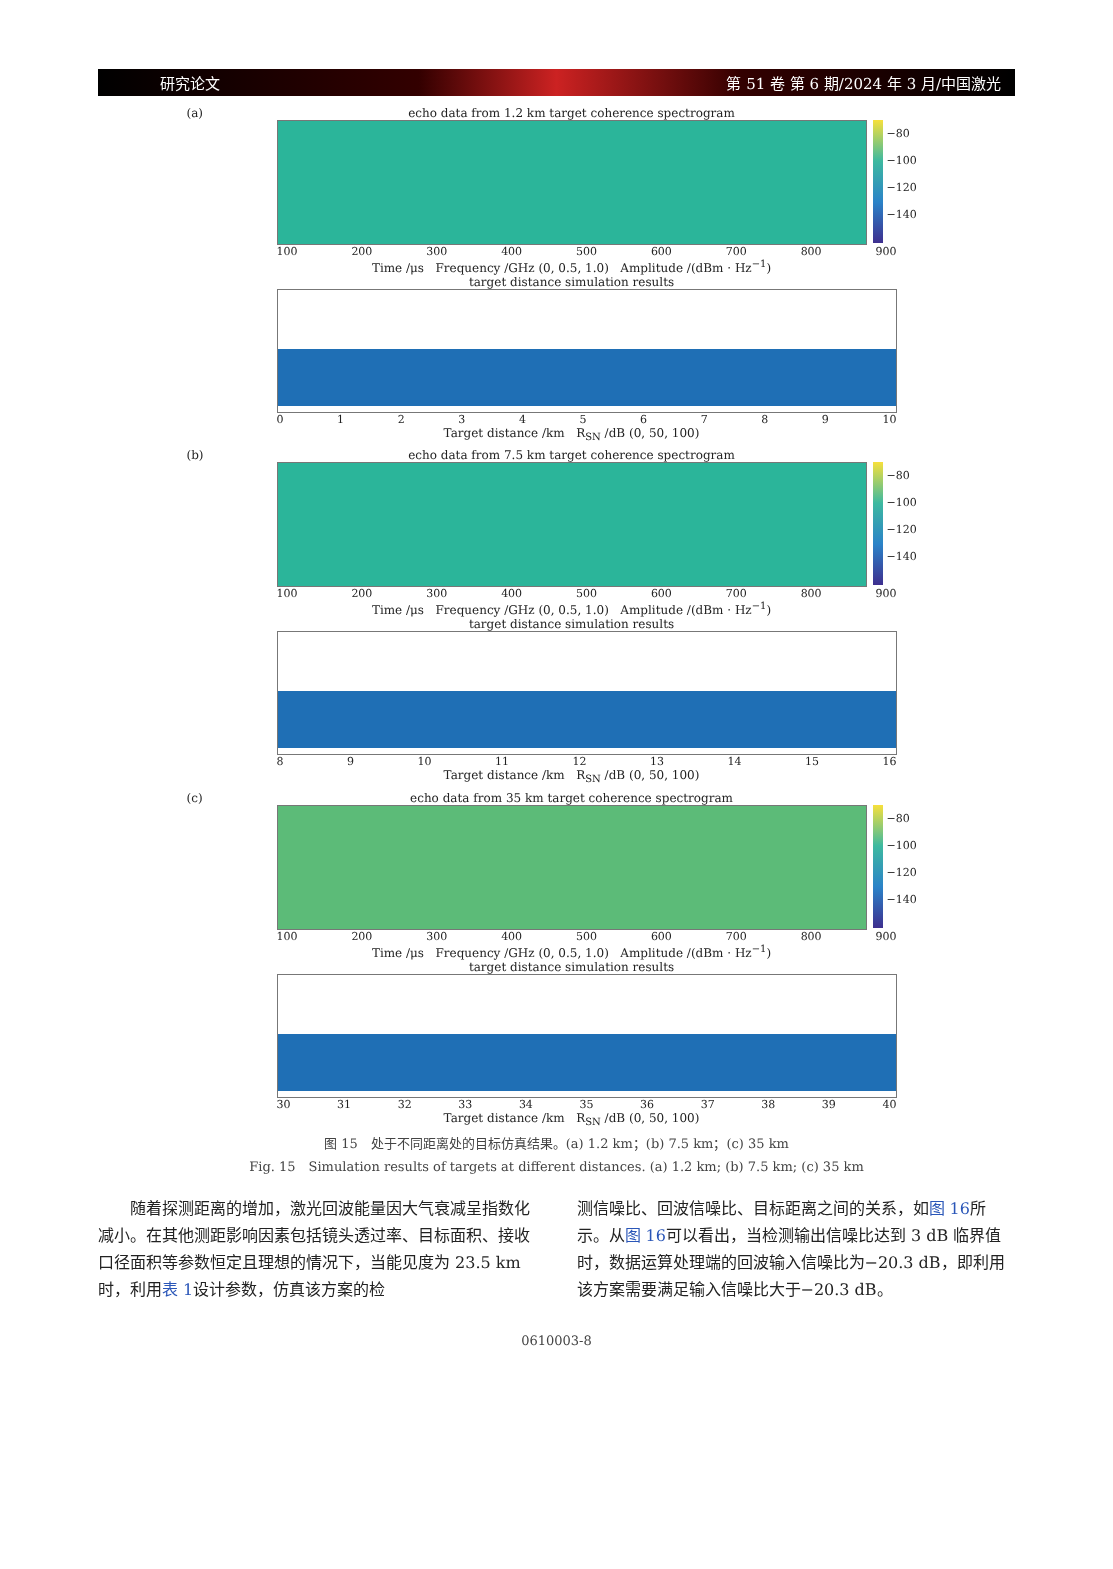研究论文 第 51 卷 第 6 期/2024 年 3 月/中国激光
(a) echo data from 1.2 km target coherence spectrogram
−80
−100
−120
−140
100 200 300 400 500 600 700 800 900
Time /μs Frequency /GHz (0, 0.5, 1.0) Amplitude /(dBm · Hz<sup>−1</sup>)
target distance simulation results
0123456789 10
Target distance /km R<sub>SN</sub> /dB (0, 50, 100)
(b) echo data from 7.5 km target coherence spectrogram
−80
−100
−120
−140
100 200 300 400 500 600 700 800 900
Time /μs Frequency /GHz (0, 0.5, 1.0) Amplitude /(dBm · Hz<sup>−1</sup>)
target distance simulation results
89 10 11 12 13 14 15 16
Target distance /km R<sub>SN</sub> /dB (0, 50, 100)
(c) echo data from 35 km target coherence spectrogram
−80
−100
−120
−140
100 200 300 400 500 600 700 800 900
Time /μs Frequency /GHz (0, 0.5, 1.0) Amplitude /(dBm · Hz<sup>−1</sup>)
target distance simulation results
30 31 32 33 34 35 36 37 38 39 40
Target distance /km R<sub>SN</sub> /dB (0, 50, 100)
图 15　处于不同距离处的目标仿真结果。(a) 1.2 km；(b) 7.5 km；(c) 35 km
Fig. 15　Simulation results of targets at different distances. (a) 1.2 km; (b) 7.5 km; (c) 35 km
随着探测距离的增加，激光回波能量因大气衰减呈指数化减小。在其他测距影响因素包括镜头透过率、目标面积、接收口径面积等参数恒定且理想的情况下，当能见度为 23.5 km 时，利用表 1设计参数，仿真该方案的检
测信噪比、回波信噪比、目标距离之间的关系，如图 16所示。从图 16可以看出，当检测输出信噪比达到 3 dB 临界值时，数据运算处理端的回波输入信噪比为−20.3 dB，即利用该方案需要满足输入信噪比大于−20.3 dB。
0610003-8